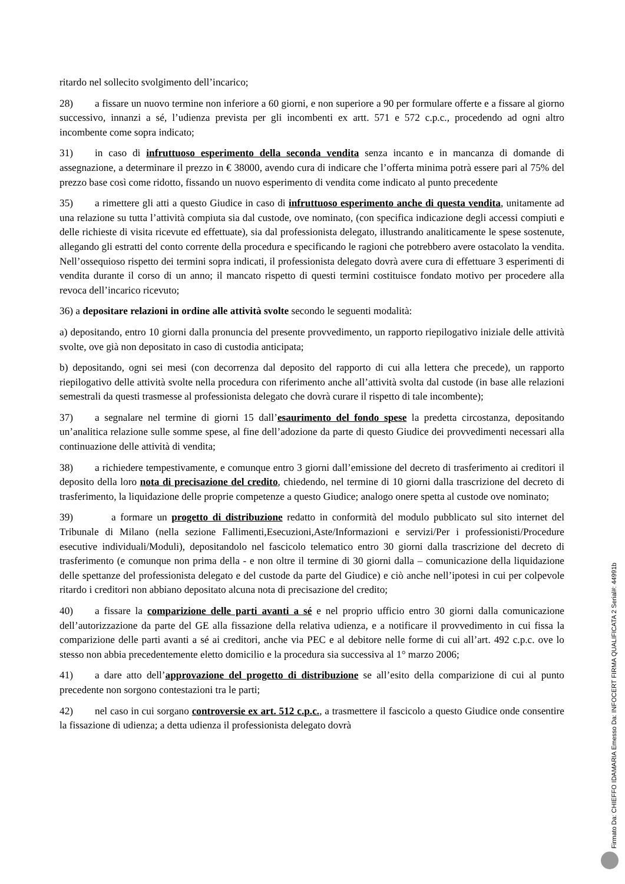ritardo nel sollecito svolgimento dell’incarico;
28) a fissare un nuovo termine non inferiore a 60 giorni, e non superiore a 90 per formulare offerte e a fissare al giorno successivo, innanzi a sé, l’udienza prevista per gli incombenti ex artt. 571 e 572 c.p.c., procedendo ad ogni altro incombente come sopra indicato;
31) in caso di infruttuoso esperimento della seconda vendita senza incanto e in mancanza di domande di assegnazione, a determinare il prezzo in € 38000, avendo cura di indicare che l’offerta minima potrà essere pari al 75% del prezzo base così come ridotto, fissando un nuovo esperimento di vendita come indicato al punto precedente
35) a rimettere gli atti a questo Giudice in caso di infruttuoso esperimento anche di questa vendita, unitamente ad una relazione su tutta l’attività compiuta sia dal custode, ove nominato, (con specifica indicazione degli accessi compiuti e delle richieste di visita ricevute ed effettuate), sia dal professionista delegato, illustrando analiticamente le spese sostenute, allegando gli estratti del conto corrente della procedura e specificando le ragioni che potrebbero avere ostacolato la vendita. Nell’ossequioso rispetto dei termini sopra indicati, il professionista delegato dovrà avere cura di effettuare 3 esperimenti di vendita durante il corso di un anno; il mancato rispetto di questi termini costituisce fondato motivo per procedere alla revoca dell’incarico ricevuto;
36) a depositare relazioni in ordine alle attività svolte secondo le seguenti modalità:
a) depositando, entro 10 giorni dalla pronuncia del presente provvedimento, un rapporto riepilogativo iniziale delle attività svolte, ove già non depositato in caso di custodia anticipata;
b) depositando, ogni sei mesi (con decorrenza dal deposito del rapporto di cui alla lettera che precede), un rapporto riepilogativo delle attività svolte nella procedura con riferimento anche all’attività svolta dal custode (in base alle relazioni semestrali da questi trasmesse al professionista delegato che dovrà curare il rispetto di tale incombente);
37) a segnalare nel termine di giorni 15 dall’esaurimento del fondo spese la predetta circostanza, depositando un’analitica relazione sulle somme spese, al fine dell’adozione da parte di questo Giudice dei provvedimenti necessari alla continuazione delle attività di vendita;
38) a richiedere tempestivamente, e comunque entro 3 giorni dall’emissione del decreto di trasferimento ai creditori il deposito della loro nota di precisazione del credito, chiedendo, nel termine di 10 giorni dalla trascrizione del decreto di trasferimento, la liquidazione delle proprie competenze a questo Giudice; analogo onere spetta al custode ove nominato;
39) a formare un progetto di distribuzione redatto in conformità del modulo pubblicato sul sito internet del Tribunale di Milano (nella sezione Fallimenti,Esecuzioni,Aste/Informazioni e servizi/Per i professionisti/Procedure esecutive individuali/Moduli), depositandolo nel fascicolo telematico entro 30 giorni dalla trascrizione del decreto di trasferimento (e comunque non prima della - e non oltre il termine di 30 giorni dalla – comunicazione della liquidazione delle spettanze del professionista delegato e del custode da parte del Giudice) e ciò anche nell’ipotesi in cui per colpevole ritardo i creditori non abbiano depositato alcuna nota di precisazione del credito;
40) a fissare la comparizione delle parti avanti a sé e nel proprio ufficio entro 30 giorni dalla comunicazione dell’autorizzazione da parte del GE alla fissazione della relativa udienza, e a notificare il provvedimento in cui fissa la comparizione delle parti avanti a sé ai creditori, anche via PEC e al debitore nelle forme di cui all’art. 492 c.p.c. ove lo stesso non abbia precedentemente eletto domicilio e la procedura sia successiva al 1° marzo 2006;
41) a dare atto dell’approvazione del progetto di distribuzione se all’esito della comparizione di cui al punto precedente non sorgono contestazioni tra le parti;
42) nel caso in cui sorgano controversie ex art. 512 c.p.c., a trasmettere il fascicolo a questo Giudice onde consentire la fissazione di udienza; a detta udienza il professionista delegato dovrà
Firmato Da: CHIEFFO IDAMARIA Emesso Da: INFOCERT FIRMA QUALIFICATA 2 Serial#: 44991b